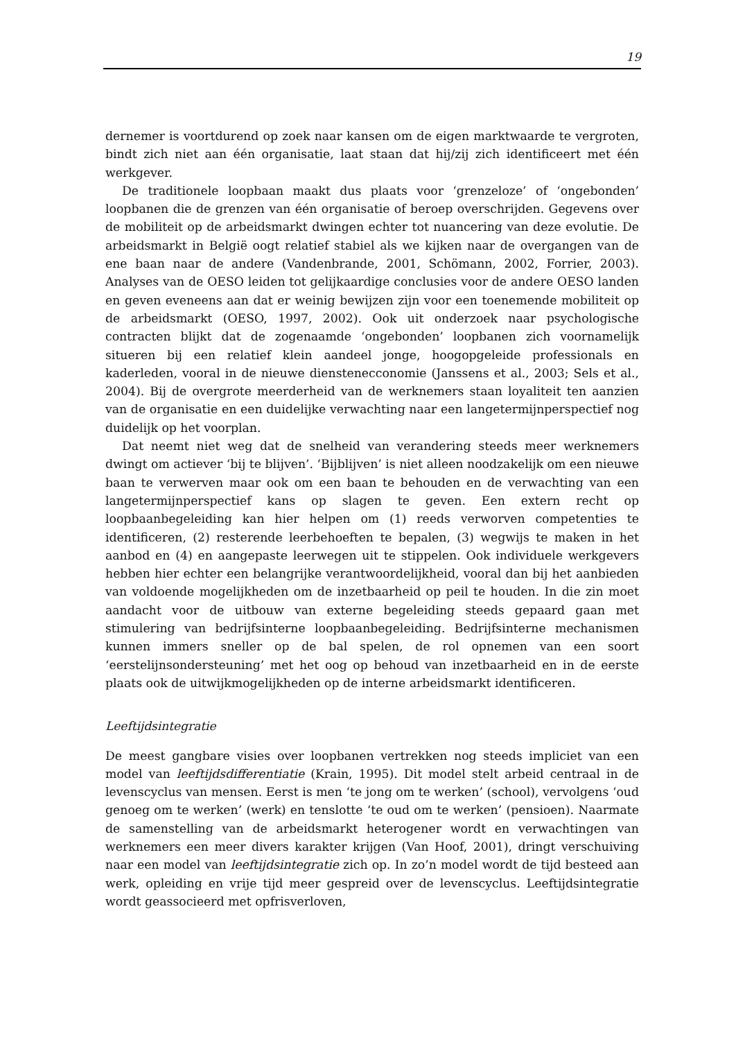19
dernemer is voortdurend op zoek naar kansen om de eigen marktwaarde te vergroten, bindt zich niet aan één organisatie, laat staan dat hij/zij zich identificeert met één werkgever.
De traditionele loopbaan maakt dus plaats voor ‘grenzeloze’ of ‘ongebonden’ loopbanen die de grenzen van één organisatie of beroep overschrijden. Gegevens over de mobiliteit op de arbeidsmarkt dwingen echter tot nuancering van deze evolutie. De arbeidsmarkt in België oogt relatief stabiel als we kijken naar de overgangen van de ene baan naar de andere (Vandenbrande, 2001, Schömann, 2002, Forrier, 2003). Analyses van de OESO leiden tot gelijkaardige conclusies voor de andere OESO landen en geven eveneens aan dat er weinig bewijzen zijn voor een toenemende mobiliteit op de arbeidsmarkt (OESO, 1997, 2002). Ook uit onderzoek naar psychologische contracten blijkt dat de zogenaamde ‘ongebonden’ loopbanen zich voornamelijk situeren bij een relatief klein aandeel jonge, hoogopgeleide professionals en kaderleden, vooral in de nieuwe dienstenecconomie (Janssens et al., 2003; Sels et al., 2004). Bij de overgrote meerderheid van de werknemers staan loyaliteit ten aanzien van de organisatie en een duidelijke verwachting naar een langetermijnperspectief nog duidelijk op het voorplan.
Dat neemt niet weg dat de snelheid van verandering steeds meer werknemers dwingt om actiever ‘bij te blijven’. ‘Bijblijven’ is niet alleen noodzakelijk om een nieuwe baan te verwerven maar ook om een baan te behouden en de verwachting van een langetermijnperspectief kans op slagen te geven. Een extern recht op loopbaanbegeleiding kan hier helpen om (1) reeds verworven competenties te identificeren, (2) resterende leerbehoeften te bepalen, (3) wegwijs te maken in het aanbod en (4) en aangepaste leerwegen uit te stippelen. Ook individuele werkgevers hebben hier echter een belangrijke verantwoordelijkheid, vooral dan bij het aanbieden van voldoende mogelijkheden om de inzetbaarheid op peil te houden. In die zin moet aandacht voor de uitbouw van externe begeleiding steeds gepaard gaan met stimulering van bedrijfsinterne loopbaanbegeleiding. Bedrijfsinterne mechanismen kunnen immers sneller op de bal spelen, de rol opnemen van een soort ‘eerstelijnsondersteuning’ met het oog op behoud van inzetbaarheid en in de eerste plaats ook de uitwijkmogelijkheden op de interne arbeidsmarkt identificeren.
Leeftijdsintegratie
De meest gangbare visies over loopbanen vertrekken nog steeds impliciet van een model van leeftijdsdifferentiatie (Krain, 1995). Dit model stelt arbeid centraal in de levenscyclus van mensen. Eerst is men ‘te jong om te werken’ (school), vervolgens ‘oud genoeg om te werken’ (werk) en tenslotte ‘te oud om te werken’ (pensioen). Naarmate de samenstelling van de arbeidsmarkt heterogener wordt en verwachtingen van werknemers een meer divers karakter krijgen (Van Hoof, 2001), dringt verschuiving naar een model van leeftijdsintegratie zich op. In zo’n model wordt de tijd besteed aan werk, opleiding en vrije tijd meer gespreid over de levenscyclus. Leeftijdsintegratie wordt geassocieerd met opfrisverloven,